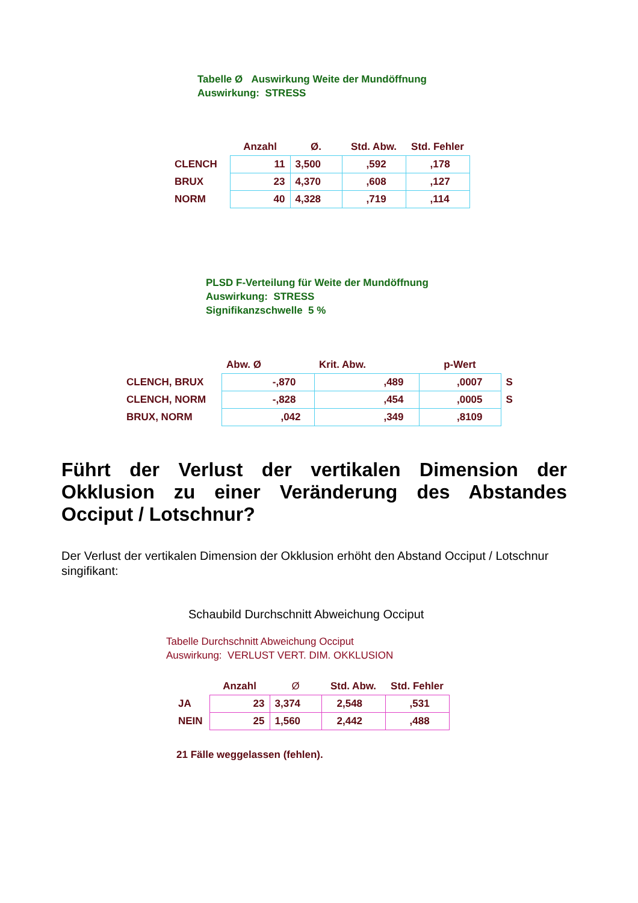Tabelle Ø Auswirkung Weite der Mundöffnung
Auswirkung: STRESS
| | Anzahl | Ø. | Std. Abw. | Std. Fehler |
| --- | --- | --- | --- | --- |
| CLENCH | 11 | 3,500 | ,592 | ,178 |
| BRUX | 23 | 4,370 | ,608 | ,127 |
| NORM | 40 | 4,328 | ,719 | ,114 |
PLSD F-Verteilung für Weite der Mundöffnung
Auswirkung: STRESS
Signifikanzschwelle 5 %
| | Abw. Ø | Krit. Abw. | p-Wert | |
| --- | --- | --- | --- | --- |
| CLENCH, BRUX | -,870 | ,489 | ,0007 | S |
| CLENCH, NORM | -,828 | ,454 | ,0005 | S |
| BRUX, NORM | ,042 | ,349 | ,8109 | |
Führt der Verlust der vertikalen Dimension der Okklusion zu einer Veränderung des Abstandes Occiput / Lotschnur?
Der Verlust der vertikalen Dimension der Okklusion erhöht den Abstand Occiput / Lotschnur singifikant:
Schaubild Durchschnitt Abweichung Occiput
Tabelle Durchschnitt Abweichung Occiput
Auswirkung: VERLUST VERT. DIM. OKKLUSION
| | Anzahl | Ø | Std. Abw. | Std. Fehler |
| --- | --- | --- | --- | --- |
| JA | 23 | 3,374 | 2,548 | ,531 |
| NEIN | 25 | 1,560 | 2,442 | ,488 |
21 Fälle weggelassen (fehlen).